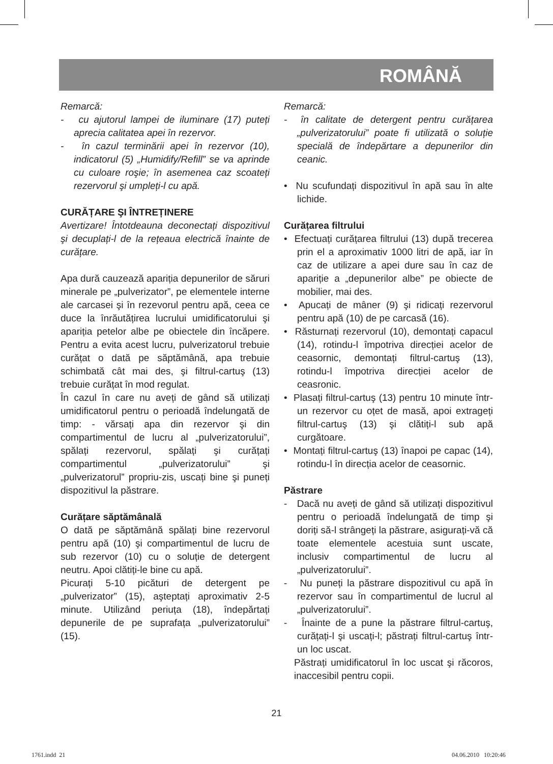ROMÂNĂ
Remarcă:
- cu ajutorul lampei de iluminare (17) puteți aprecia calitatea apei în rezervor.
- în cazul terminării apei în rezervor (10), indicatorul (5) „Humidify/Refill” se va aprinde cu culoare roşie; în asemenea caz scoateți rezervorul şi umpleți-l cu apă.
CURĂȚARE ŞI ÎNTREȚINERE
Avertizare! Întotdeauna deconectați dispozitivul şi decuplați-l de la rețeaua electrică înainte de curățare.
Apa dură cauzează apariția depunerilor de săruri minerale pe „pulverizator”, pe elementele interne ale carcasei şi în rezevorul pentru apă, ceea ce duce la înrăutățirea lucrului umidificatorului şi apariția petelor albe pe obiectele din încăpere. Pentru a evita acest lucru, pulverizatorul trebuie curățat o dată pe săptămână, apa trebuie schimbată cât mai des, şi filtrul-cartuş (13) trebuie curățat în mod regulat.
În cazul în care nu aveți de gând să utilizați umidificatorul pentru o perioadă îndelungată de timp: - vărsați apa din rezervor şi din compartimentul de lucru al „pulverizatorului”, spălați rezervorul, spălați şi curățați compartimentul „pulverizatorului” şi „pulverizatorul” propriu-zis, uscați bine şi puneți dispozitivul la păstrare.
Curățare săptămânală
O dată pe săptămână spălați bine rezervorul pentru apă (10) şi compartimentul de lucru de sub rezervor (10) cu o soluție de detergent neutru. Apoi clătiți-le bine cu apă.
Picurați 5-10 picături de detergent pe „pulverizator” (15), aşteptați aproximativ 2-5 minute. Utilizând periuța (18), îndepărtați depunerile de pe suprafața „pulverizatorului” (15).
Remarcă:
- în calitate de detergent pentru curățarea „pulverizatorului” poate fi utilizată o soluție specială de îndepărtare a depunerilor din ceanic.
• Nu scufundați dispozitivul în apă sau în alte lichide.
Curățarea filtrului
• Efectuați curățarea filtrului (13) după trecerea prin el a aproximativ 1000 litri de apă, iar în caz de utilizare a apei dure sau în caz de apariție a „depunerilor albe” pe obiecte de mobilier, mai des.
• Apucați de mâner (9) şi ridicați rezervorul pentru apă (10) de pe carcasă (16).
• Răsturnați rezervorul (10), demontați capacul (14), rotindu-l împotriva direcției acelor de ceasornic, demontați filtrul-cartuş (13), rotindu-l împotriva direcției acelor de ceasronic.
• Plasați filtrul-cartuş (13) pentru 10 minute într-un rezervor cu oțet de masă, apoi extrageți filtrul-cartuş (13) şi clătiți-l sub apă curgătoare.
• Montați filtrul-cartuş (13) înapoi pe capac (14), rotindu-l în direcția acelor de ceasornic.
Păstrare
- Dacă nu aveți de gând să utilizați dispozitivul pentru o perioadă îndelungată de timp şi doriți să-l strângeți la păstrare, asigurați-vă că toate elementele acestuia sunt uscate, inclusiv compartimentul de lucru al „pulverizatorului”.
- Nu puneți la păstrare dispozitivul cu apă în rezervor sau în compartimentul de lucrul al „pulverizatorului”.
- Înainte de a pune la păstrare filtrul-cartuş, curățați-l şi uscați-l; păstrați filtrul-cartuş într-un loc uscat.
Păstrați umidificatorul în loc uscat şi răcoros, inaccesibil pentru copii.
21
1761.indd 21 04.06.2010 10:20:46